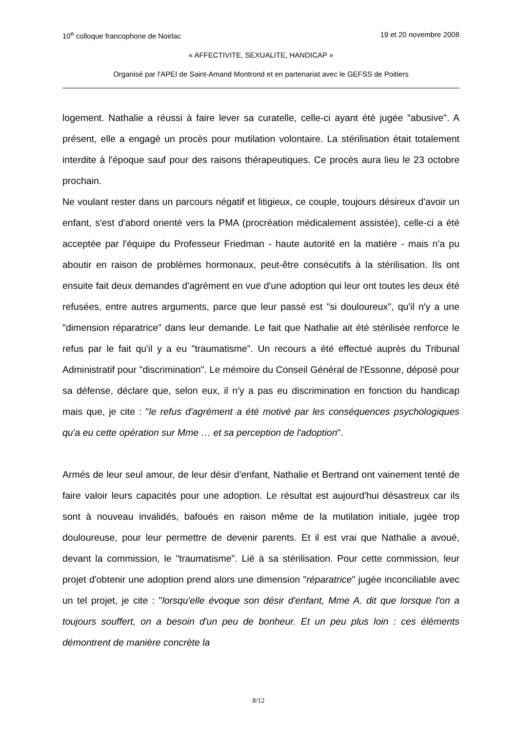10<sup>e</sup> colloque francophone de Noirlac 19 et 20 novembre 2008
« AFFECTIVITE, SEXUALITE, HANDICAP »
Organisé par l'APEI de Saint-Amand Montrond et en partenariat avec le GEFSS de Poitiers
logement. Nathalie a réussi à faire lever sa curatelle, celle-ci ayant été jugée "abusive". A présent, elle a engagé un procès pour mutilation volontaire. La stérilisation était totalement interdite à l'époque sauf pour des raisons thérapeutiques. Ce procès aura lieu le 23 octobre prochain.
Ne voulant rester dans un parcours négatif et litigieux, ce couple, toujours désireux d'avoir un enfant, s'est d'abord orienté vers la PMA (procréation médicalement assistée), celle-ci a été acceptée par l'équipe du Professeur Friedman - haute autorité en la matière - mais n'a pu aboutir en raison de problèmes hormonaux, peut-être consécutifs à la stérilisation. Ils ont ensuite fait deux demandes d'agrément en vue d'une adoption qui leur ont toutes les deux été refusées, entre autres arguments, parce que leur passé est "si douloureux", qu'il n'y a une "dimension réparatrice" dans leur demande. Le fait que Nathalie ait été stérilisée renforce le refus par le fait qu'il y a eu "traumatisme". Un recours a été effectué auprès du Tribunal Administratif pour "discrimination". Le mémoire du Conseil Général de l'Essonne, déposé pour sa défense, déclare que, selon eux, il n'y a pas eu discrimination en fonction du handicap mais que, je cite : "le refus d'agrément a été motivé par les conséquences psychologiques qu'a eu cette opération sur Mme … et sa perception de l'adoption".
Armés de leur seul amour, de leur désir d'enfant, Nathalie et Bertrand ont vainement tenté de faire valoir leurs capacités pour une adoption. Le résultat est aujourd'hui désastreux car ils sont à nouveau invalidés, bafoués en raison même de la mutilation initiale, jugée trop douloureuse, pour leur permettre de devenir parents. Et il est vrai que Nathalie a avoué, devant la commission, le "traumatisme". Lié à sa stérilisation. Pour cette commission, leur projet d'obtenir une adoption prend alors une dimension "réparatrice" jugée inconciliable avec un tel projet, je cite : "lorsqu'elle évoque son désir d'enfant, Mme A. dit que lorsque l'on a toujours souffert, on a besoin d'un peu de bonheur. Et un peu plus loin : ces éléments démontrent de manière concrète la
8/12